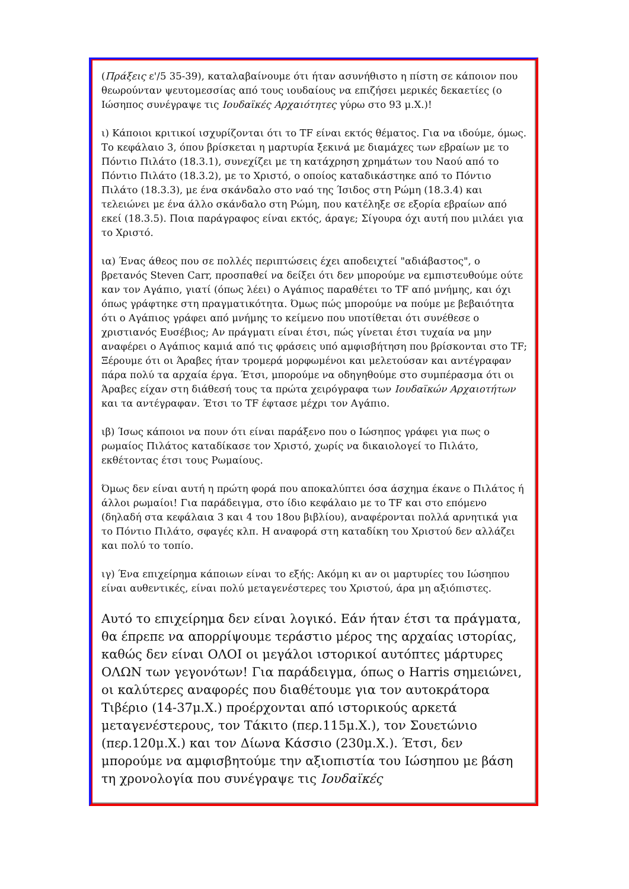(Πράξεις ε'/5 35-39), καταλαβαίνουμε ότι ήταν ασυνήθιστο η πίστη σε κάποιον που θεωρούνταν ψευτομεσσίας από τους ιουδαίους να επιζήσει μερικές δεκαετίες (ο Ιώσηπος συνέγραψε τις Ιουδαϊκές Αρχαιότητες γύρω στο 93 μ.Χ.)!
ι) Κάποιοι κριτικοί ισχυρίζονται ότι το TF είναι εκτός θέματος. Για να ιδούμε, όμως. Το κεφάλαιο 3, όπου βρίσκεται η μαρτυρία ξεκινά με διαμάχες των εβραίων με το Πόντιο Πιλάτο (18.3.1), συνεχίζει με τη κατάχρηση χρημάτων του Ναού από το Πόντιο Πιλάτο (18.3.2), με το Χριστό, ο οποίος καταδικάστηκε από το Πόντιο Πιλάτο (18.3.3), με ένα σκάνδαλο στο ναό της Ίσιδος στη Ρώμη (18.3.4) και τελειώνει με ένα άλλο σκάνδαλο στη Ρώμη, που κατέληξε σε εξορία εβραίων από εκεί (18.3.5). Ποια παράγραφος είναι εκτός, άραγε; Σίγουρα όχι αυτή που μιλάει για το Χριστό.
ια) Ένας άθεος που σε πολλές περιπτώσεις έχει αποδειχτεί "αδιάβαστος", ο βρετανός Steven Carr, προσπαθεί να δείξει ότι δεν μπορούμε να εμπιστευθούμε ούτε καν τον Αγάπιο, γιατί (όπως λέει) ο Αγάπιος παραθέτει το TF από μνήμης, και όχι όπως γράφτηκε στη πραγματικότητα. Όμως πώς μπορούμε να πούμε με βεβαιότητα ότι ο Αγάπιος γράφει από μνήμης το κείμενο που υποτίθεται ότι συνέθεσε ο χριστιανός Ευσέβιος; Αν πράγματι είναι έτσι, πώς γίνεται έτσι τυχαία να μην αναφέρει ο Αγάπιος καμιά από τις φράσεις υπό αμφισβήτηση που βρίσκονται στο TF; Ξέρουμε ότι οι Άραβες ήταν τρομερά μορφωμένοι και μελετούσαν και αντέγραφαν πάρα πολύ τα αρχαία έργα. Έτσι, μπορούμε να οδηγηθούμε στο συμπέρασμα ότι οι Άραβες είχαν στη διάθεσή τους τα πρώτα χειρόγραφα των Ιουδαϊκών Αρχαιοτήτων και τα αντέγραφαν. Έτσι το TF έφτασε μέχρι τον Αγάπιο.
ιβ) Ίσως κάποιοι να πουν ότι είναι παράξενο που ο Ιώσηπος γράφει για πως ο ρωμαίος Πιλάτος καταδίκασε τον Χριστό, χωρίς να δικαιολογεί το Πιλάτο, εκθέτοντας έτσι τους Ρωμαίους.
Όμως δεν είναι αυτή η πρώτη φορά που αποκαλύπτει όσα άσχημα έκανε ο Πιλάτος ή άλλοι ρωμαίοι! Για παράδειγμα, στο ίδιο κεφάλαιο με το TF και στο επόμενο (δηλαδή στα κεφάλαια 3 και 4 του 18ου βιβλίου), αναφέρονται πολλά αρνητικά για το Πόντιο Πιλάτο, σφαγές κλπ. Η αναφορά στη καταδίκη του Χριστού δεν αλλάζει και πολύ το τοπίο.
ιγ) Ένα επιχείρημα κάποιων είναι το εξής: Ακόμη κι αν οι μαρτυρίες του Ιώσηπου είναι αυθεντικές, είναι πολύ μεταγενέστερες του Χριστού, άρα μη αξιόπιστες.
Αυτό το επιχείρημα δεν είναι λογικό. Εάν ήταν έτσι τα πράγματα, θα έπρεπε να απορρίψουμε τεράστιο μέρος της αρχαίας ιστορίας, καθώς δεν είναι ΟΛΟΙ οι μεγάλοι ιστορικοί αυτόπτες μάρτυρες ΟΛΩΝ των γεγονότων! Για παράδειγμα, όπως ο Harris σημειώνει, οι καλύτερες αναφορές που διαθέτουμε για τον αυτοκράτορα Τιβέριο (14-37μ.Χ.) προέρχονται από ιστορικούς αρκετά μεταγενέστερους, τον Τάκιτο (περ.115μ.Χ.), τον Σουετώνιο (περ.120μ.Χ.) και τον Δίωνα Κάσσιο (230μ.Χ.). Έτσι, δεν μπορούμε να αμφισβητούμε την αξιοπιστία του Ιώσηπου με βάση τη χρονολογία που συνέγραψε τις Ιουδαϊκές